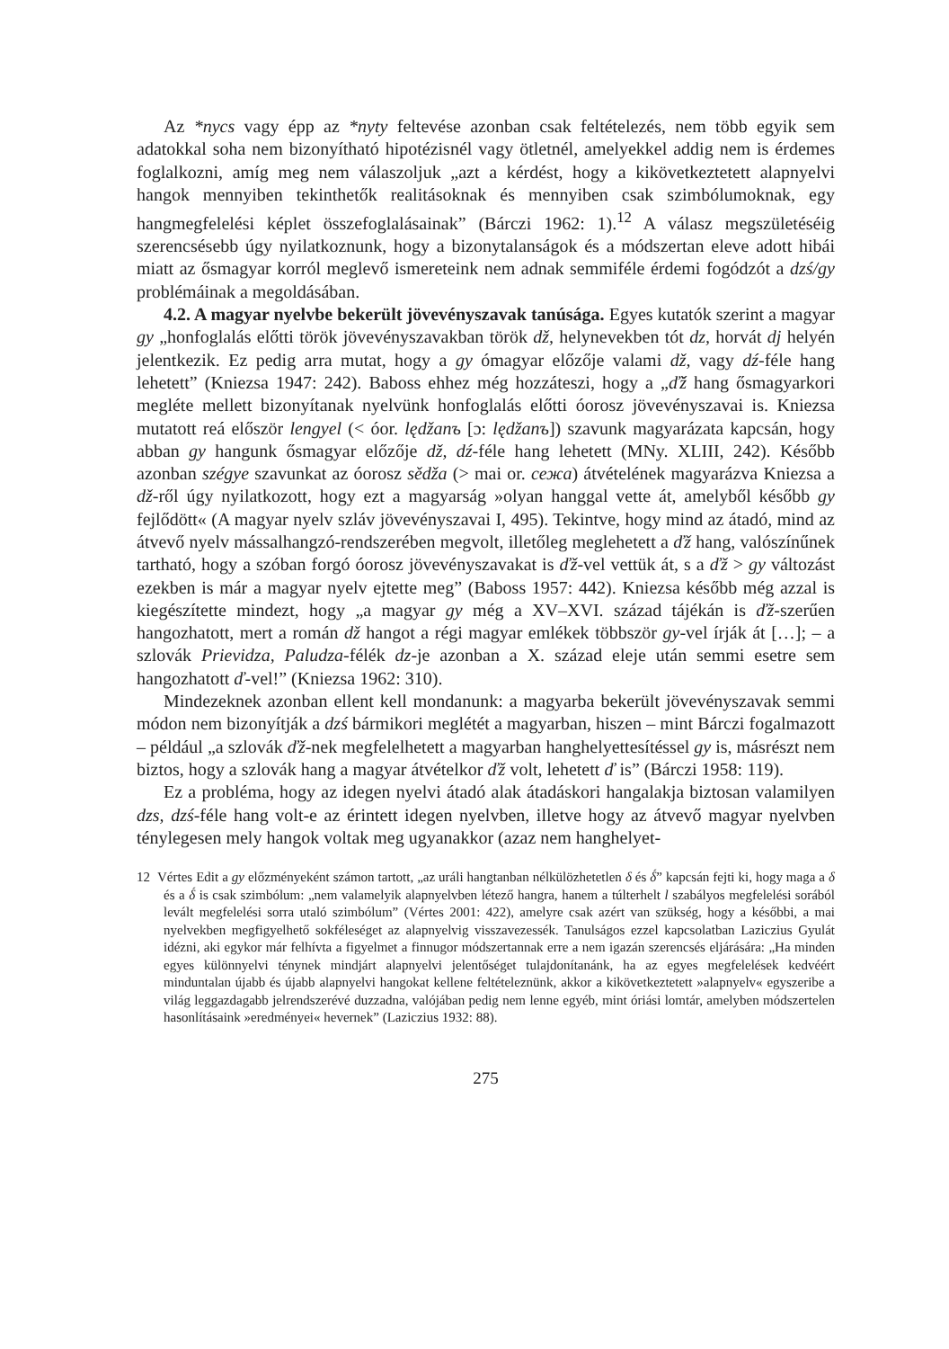Az *nycs vagy épp az *nyty feltevése azonban csak feltételezés, nem több egyik sem adatokkal soha nem bizonyítható hipotézisnél vagy ötletnél, amelyekkel addig nem is érdemes foglalkozni, amíg meg nem válaszoljuk „azt a kérdést, hogy a kikövetkeztetett alapnyelvi hangok mennyiben tekinthetők realitásoknak és mennyiben csak szimbólumoknak, egy hangmegfelelési képlet összefoglalásainak” (Bárczi 1962: 1).<sup>12</sup> A válasz megszületéséig szerencsésebb úgy nyilatkoznunk, hogy a bizonytalanságok és a módszertan eleve adott hibái miatt az ősmagyar korról meglevő ismereteink nem adnak semmiféle érdemi fogódzót a dzś/gy problémáinak a megoldásában.
4.2. A magyar nyelvbe bekerült jövevényszavak tanúsága. Egyes kutatók szerint a magyar gy „honfoglalás előtti török jövevényszavakban török dž, helynevekben tót dz, horvát dj helyén jelentkezik. Ez pedig arra mutat, hogy a gy ómagyar előzője valami dž, vagy dź-féle hang lehetett” (Kniezsa 1947: 242). Baboss ehhez még hozzáteszi, hogy a „ď̌ž hang ősmagyarkori megléte mellett bizonyítanak nyelvünk honfoglalás előtti óorosz jövevényszavai is. Kniezsa mutatott reá először lengyel (< óor. lędžanъ [ɔ: lędžanъ]) szavunk magyarázata kapcsán, hogy abban gy hangunk ősmagyar előzője dž, dź-féle hang lehetett (MNy. XLIII, 242). Később azonban szégye szavunkat az óorosz sědža (> mai or. сежа) átvételének magyarázva Kniezsa a dž-ről úgy nyilatkozott, hogy ezt a magyarság »olyan hanggal vette át, amelyből később gy fejlődött« (A magyar nyelv szláv jövevényszavai I, 495). Tekintve, hogy mind az átadó, mind az átvevő nyelv mássalhangzó-rendszerében megvolt, illetőleg meglehetett a ďž hang, valószínűnek tartható, hogy a szóban forgó óorosz jövevényszavakat is ďž-vel vettük át, s a ďž > gy változást ezekben is már a magyar nyelv ejtette meg” (Baboss 1957: 442). Kniezsa később még azzal is kiegészítette mindezt, hogy „a magyar gy még a XV–XVI. század tájékán is ďž-szerűen hangozhatott, mert a román dž hangot a régi magyar emlékek többször gy-vel írják át […]; – a szlovák Prievidza, Paludza-félék dz-je azonban a X. század eleje után semmi esetre sem hangozhatott ď-vel!” (Kniezsa 1962: 310).
Mindezeknek azonban ellent kell mondanunk: a magyarba bekerült jövevényszavak semmi módon nem bizonyítják a dzś bármikori meglétét a magyarban, hiszen – mint Bárczi fogalmazott – például „a szlovák ďž-nek megfelelhetett a magyarban hanghelyettesítéssel gy is, másrészt nem biztos, hogy a szlovák hang a magyar átvételkor ďž volt, lehetett ď is” (Bárczi 1958: 119).
Ez a probléma, hogy az idegen nyelvi átadó alak átadáskori hangalakja biztosan valamilyen dzs, dzś-féle hang volt-e az érintett idegen nyelvben, illetve hogy az átvevő magyar nyelvben ténylegesen mely hangok voltak meg ugyanakkor (azaz nem hanghelyet-
12 Vértes Edit a gy előzményeként számon tartott, „az uráli hangtanban nélkülözhetetlen δ és δ́” kapcsán fejti ki, hogy maga a δ és a δ́ is csak szimbólum: „nem valamelyik alapnyelvben létező hangra, hanem a túlterhelt l szabályos megfelelési sorából levált megfelelési sorra utaló szimbólum” (Vértes 2001: 422), amelyre csak azért van szükség, hogy a későbbi, a mai nyelvekben megfigyelhető sokféleséget az alapnyelvig visszavezessék. Tanulságos ezzel kapcsolatban Laziczius Gyulát idézni, aki egykor már felhívta a figyelmet a finnugor módszertannak erre a nem igazán szerencsés eljárására: „Ha minden egyes különnyelvi ténynek mindjárt alapnyelvi jelentőséget tulajdonítanánk, ha az egyes megfelelések kedvéért minduntalan újabb és újabb alapnyelvi hangokat kellene feltételeznünk, akkor a kikövetkeztetett »alapnyelv« egyszeribe a világ leggazdagabb jelrendszerévé duzzadna, valójában pedig nem lenne egyéb, mint óriási lomtár, amelyben módszertelen hasonlításaink »eredményei« hevernek” (Laziczius 1932: 88).
275